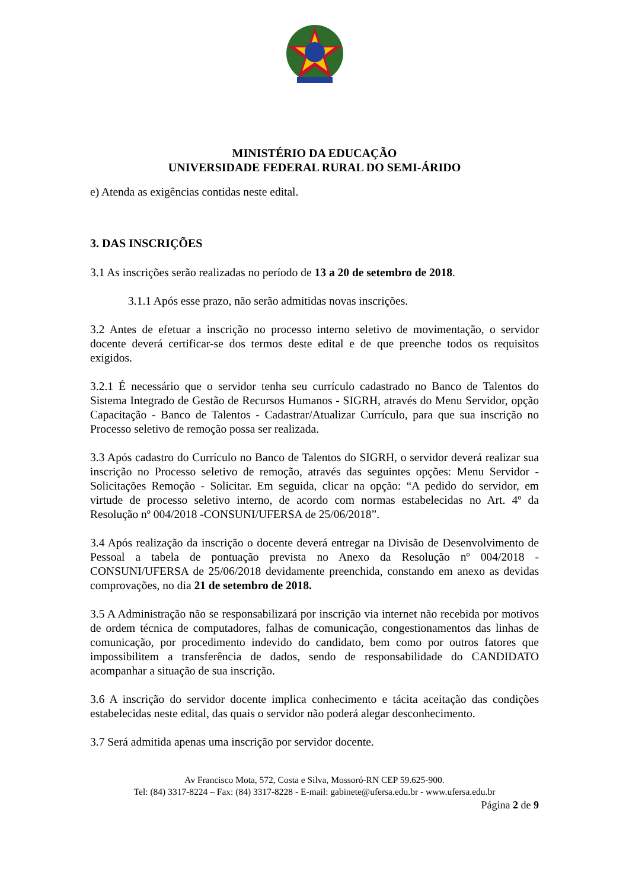MINISTÉRIO DA EDUCAÇÃO
UNIVERSIDADE FEDERAL RURAL DO SEMI-ÁRIDO
e) Atenda as exigências contidas neste edital.
3. DAS INSCRIÇÕES
3.1 As inscrições serão realizadas no período de 13 a 20 de setembro de 2018.
3.1.1 Após esse prazo, não serão admitidas novas inscrições.
3.2 Antes de efetuar a inscrição no processo interno seletivo de movimentação, o servidor docente deverá certificar-se dos termos deste edital e de que preenche todos os requisitos exigidos.
3.2.1 É necessário que o servidor tenha seu currículo cadastrado no Banco de Talentos do Sistema Integrado de Gestão de Recursos Humanos - SIGRH, através do Menu Servidor, opção Capacitação - Banco de Talentos - Cadastrar/Atualizar Currículo, para que sua inscrição no Processo seletivo de remoção possa ser realizada.
3.3 Após cadastro do Currículo no Banco de Talentos do SIGRH, o servidor deverá realizar sua inscrição no Processo seletivo de remoção, através das seguintes opções: Menu Servidor - Solicitações Remoção - Solicitar. Em seguida, clicar na opção: “A pedido do servidor, em virtude de processo seletivo interno, de acordo com normas estabelecidas no Art. 4º da Resolução nº 004/2018 -CONSUNI/UFERSA de 25/06/2018”.
3.4 Após realização da inscrição o docente deverá entregar na Divisão de Desenvolvimento de Pessoal a tabela de pontuação prevista no Anexo da Resolução nº 004/2018 - CONSUNI/UFERSA de 25/06/2018 devidamente preenchida, constando em anexo as devidas comprovações, no dia 21 de setembro de 2018.
3.5 A Administração não se responsabilizará por inscrição via internet não recebida por motivos de ordem técnica de computadores, falhas de comunicação, congestionamentos das linhas de comunicação, por procedimento indevido do candidato, bem como por outros fatores que impossibilitem a transferência de dados, sendo de responsabilidade do CANDIDATO acompanhar a situação de sua inscrição.
3.6 A inscrição do servidor docente implica conhecimento e tácita aceitação das condições estabelecidas neste edital, das quais o servidor não poderá alegar desconhecimento.
3.7 Será admitida apenas uma inscrição por servidor docente.
Av Francisco Mota, 572, Costa e Silva, Mossoró-RN CEP 59.625-900.
Tel: (84) 3317-8224 – Fax: (84) 3317-8228 - E-mail: gabinete@ufersa.edu.br - www.ufersa.edu.br
Página 2 de 9